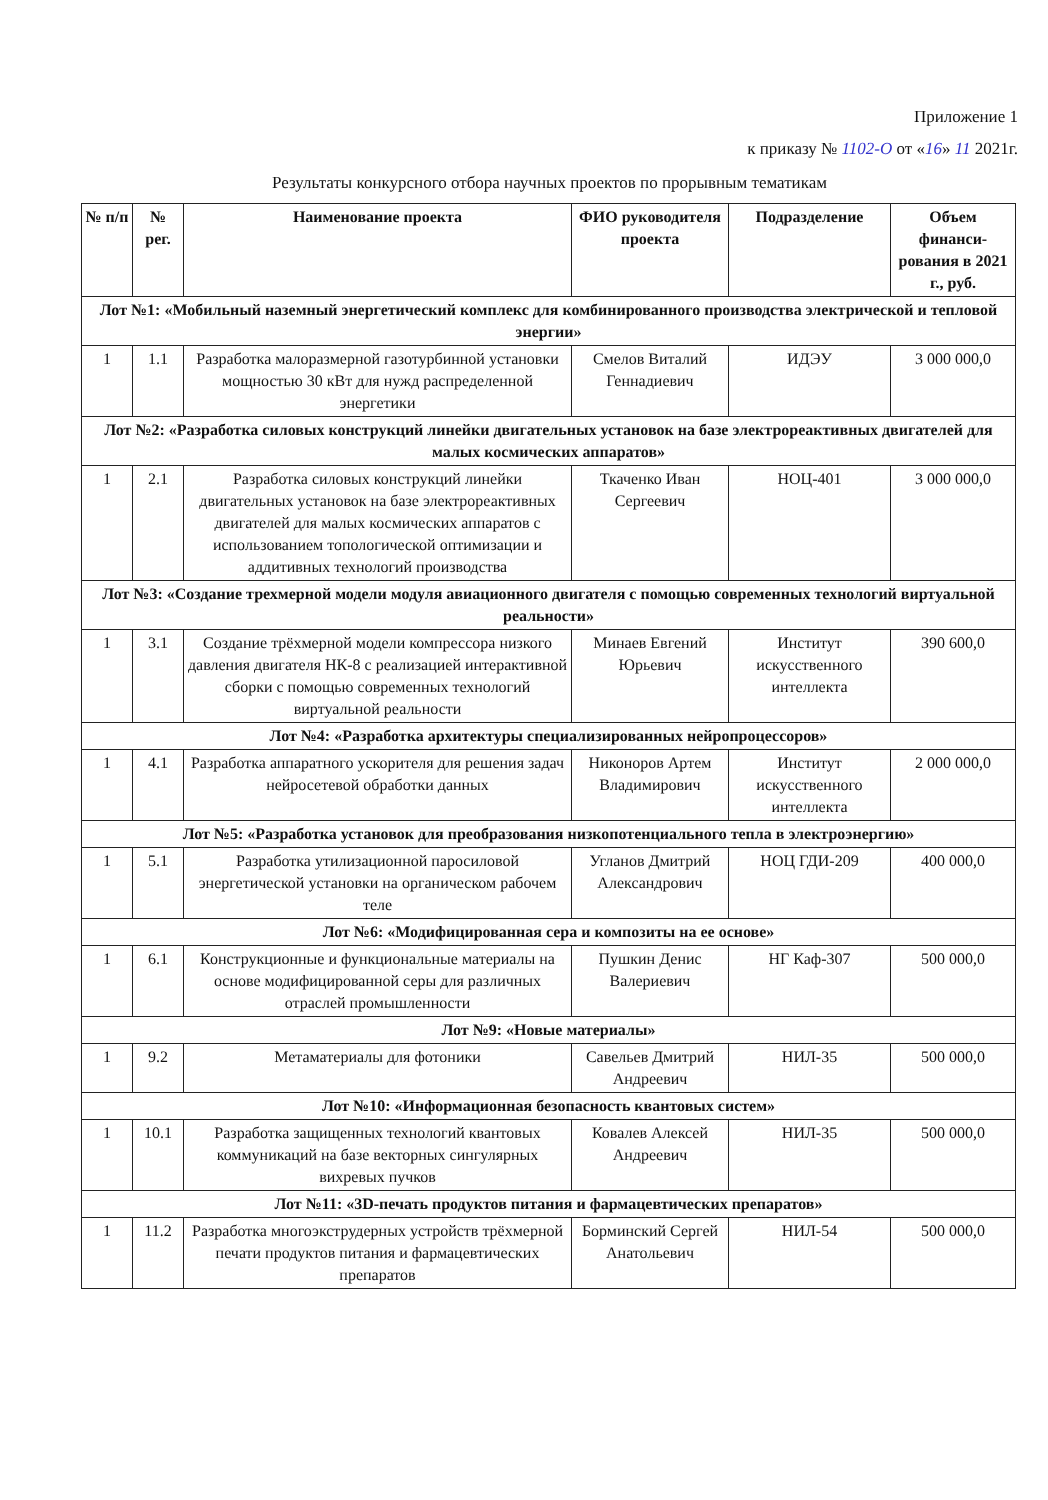Приложение 1
к приказу № 1102-О от «16» 11 2021г.
Результаты конкурсного отбора научных проектов по прорывным тематикам
| № п/п | № рег. | Наименование проекта | ФИО руководителя проекта | Подразделение | Объем финанси-рования в 2021 г., руб. |
| --- | --- | --- | --- | --- | --- |
| Лот №1: «Мобильный наземный энергетический комплекс для комбинированного производства электрической и тепловой энергии» | | | | | |
| 1 | 1.1 | Разработка малоразмерной газотурбинной установки мощностью 30 кВт для нужд распределенной энергетики | Смелов Виталий Геннадиевич | ИДЭУ | 3 000 000,0 |
| Лот №2: «Разработка силовых конструкций линейки двигательных установок на базе электрореактивных двигателей для малых космических аппаратов» | | | | | |
| 1 | 2.1 | Разработка силовых конструкций линейки двигательных установок на базе электрореактивных двигателей для малых космических аппаратов с использованием топологической оптимизации и аддитивных технологий производства | Ткаченко Иван Сергеевич | НОЦ-401 | 3 000 000,0 |
| Лот №3: «Создание трехмерной модели модуля авиационного двигателя с помощью современных технологий виртуальной реальности» | | | | | |
| 1 | 3.1 | Создание трёхмерной модели компрессора низкого давления двигателя НК-8 с реализацией интерактивной сборки с помощью современных технологий виртуальной реальности | Минаев Евгений Юрьевич | Институт искусственного интеллекта | 390 600,0 |
| Лот №4: «Разработка архитектуры специализированных нейропроцессоров» | | | | | |
| 1 | 4.1 | Разработка аппаратного ускорителя для решения задач нейросетевой обработки данных | Никоноров Артем Владимирович | Институт искусственного интеллекта | 2 000 000,0 |
| Лот №5: «Разработка установок для преобразования низкопотенциального тепла в электроэнергию» | | | | | |
| 1 | 5.1 | Разработка утилизационной паросиловой энергетической установки на органическом рабочем теле | Угланов Дмитрий Александрович | НОЦ ГДИ-209 | 400 000,0 |
| Лот №6: «Модифицированная сера и композиты на ее основе» | | | | | |
| 1 | 6.1 | Конструкционные и функциональные материалы на основе модифицированной серы для различных отраслей промышленности | Пушкин Денис Валериевич | НГ Каф-307 | 500 000,0 |
| Лот №9: «Новые материалы» | | | | | |
| 1 | 9.2 | Метаматериалы для фотоники | Савельев Дмитрий Андреевич | НИЛ-35 | 500 000,0 |
| Лот №10: «Информационная безопасность квантовых систем» | | | | | |
| 1 | 10.1 | Разработка защищенных технологий квантовых коммуникаций на базе векторных сингулярных вихревых пучков | Ковалев Алексей Андреевич | НИЛ-35 | 500 000,0 |
| Лот №11: «3D-печать продуктов питания и фармацевтических препаратов» | | | | | |
| 1 | 11.2 | Разработка многоэкструдерных устройств трёхмерной печати продуктов питания и фармацевтических препаратов | Борминский Сергей Анатольевич | НИЛ-54 | 500 000,0 |